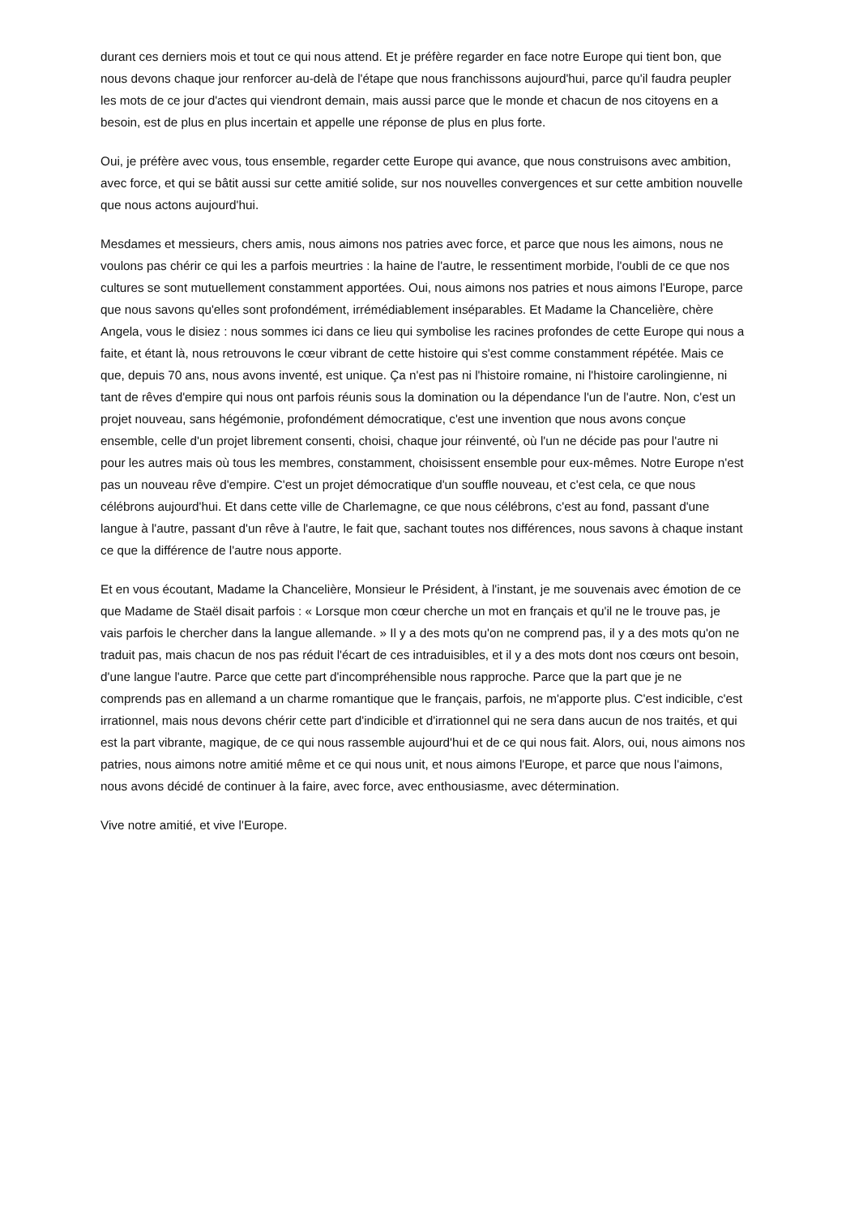durant ces derniers mois et tout ce qui nous attend. Et je préfère regarder en face notre Europe qui tient bon, que nous devons chaque jour renforcer au-delà de l'étape que nous franchissons aujourd'hui, parce qu'il faudra peupler les mots de ce jour d'actes qui viendront demain, mais aussi parce que le monde et chacun de nos citoyens en a besoin, est de plus en plus incertain et appelle une réponse de plus en plus forte.
Oui, je préfère avec vous, tous ensemble, regarder cette Europe qui avance, que nous construisons avec ambition, avec force, et qui se bâtit aussi sur cette amitié solide, sur nos nouvelles convergences et sur cette ambition nouvelle que nous actons aujourd'hui.
Mesdames et messieurs, chers amis, nous aimons nos patries avec force, et parce que nous les aimons, nous ne voulons pas chérir ce qui les a parfois meurtries : la haine de l'autre, le ressentiment morbide, l'oubli de ce que nos cultures se sont mutuellement constamment apportées. Oui, nous aimons nos patries et nous aimons l'Europe, parce que nous savons qu'elles sont profondément, irrémédiablement inséparables. Et Madame la Chancelière, chère Angela, vous le disiez : nous sommes ici dans ce lieu qui symbolise les racines profondes de cette Europe qui nous a faite, et étant là, nous retrouvons le cœur vibrant de cette histoire qui s'est comme constamment répétée. Mais ce que, depuis 70 ans, nous avons inventé, est unique. Ça n'est pas ni l'histoire romaine, ni l'histoire carolingienne, ni tant de rêves d'empire qui nous ont parfois réunis sous la domination ou la dépendance l'un de l'autre. Non, c'est un projet nouveau, sans hégémonie, profondément démocratique, c'est une invention que nous avons conçue ensemble, celle d'un projet librement consenti, choisi, chaque jour réinventé, où l'un ne décide pas pour l'autre ni pour les autres mais où tous les membres, constamment, choisissent ensemble pour eux-mêmes. Notre Europe n'est pas un nouveau rêve d'empire. C'est un projet démocratique d'un souffle nouveau, et c'est cela, ce que nous célébrons aujourd'hui. Et dans cette ville de Charlemagne, ce que nous célébrons, c'est au fond, passant d'une langue à l'autre, passant d'un rêve à l'autre, le fait que, sachant toutes nos différences, nous savons à chaque instant ce que la différence de l'autre nous apporte.
Et en vous écoutant, Madame la Chancelière, Monsieur le Président, à l'instant, je me souvenais avec émotion de ce que Madame de Staël disait parfois : « Lorsque mon cœur cherche un mot en français et qu'il ne le trouve pas, je vais parfois le chercher dans la langue allemande. » Il y a des mots qu'on ne comprend pas, il y a des mots qu'on ne traduit pas, mais chacun de nos pas réduit l'écart de ces intraduisibles, et il y a des mots dont nos cœurs ont besoin, d'une langue l'autre. Parce que cette part d'incompréhensible nous rapproche. Parce que la part que je ne comprends pas en allemand a un charme romantique que le français, parfois, ne m'apporte plus. C'est indicible, c'est irrationnel, mais nous devons chérir cette part d'indicible et d'irrationnel qui ne sera dans aucun de nos traités, et qui est la part vibrante, magique, de ce qui nous rassemble aujourd'hui et de ce qui nous fait. Alors, oui, nous aimons nos patries, nous aimons notre amitié même et ce qui nous unit, et nous aimons l'Europe, et parce que nous l'aimons, nous avons décidé de continuer à la faire, avec force, avec enthousiasme, avec détermination.
Vive notre amitié, et vive l'Europe.